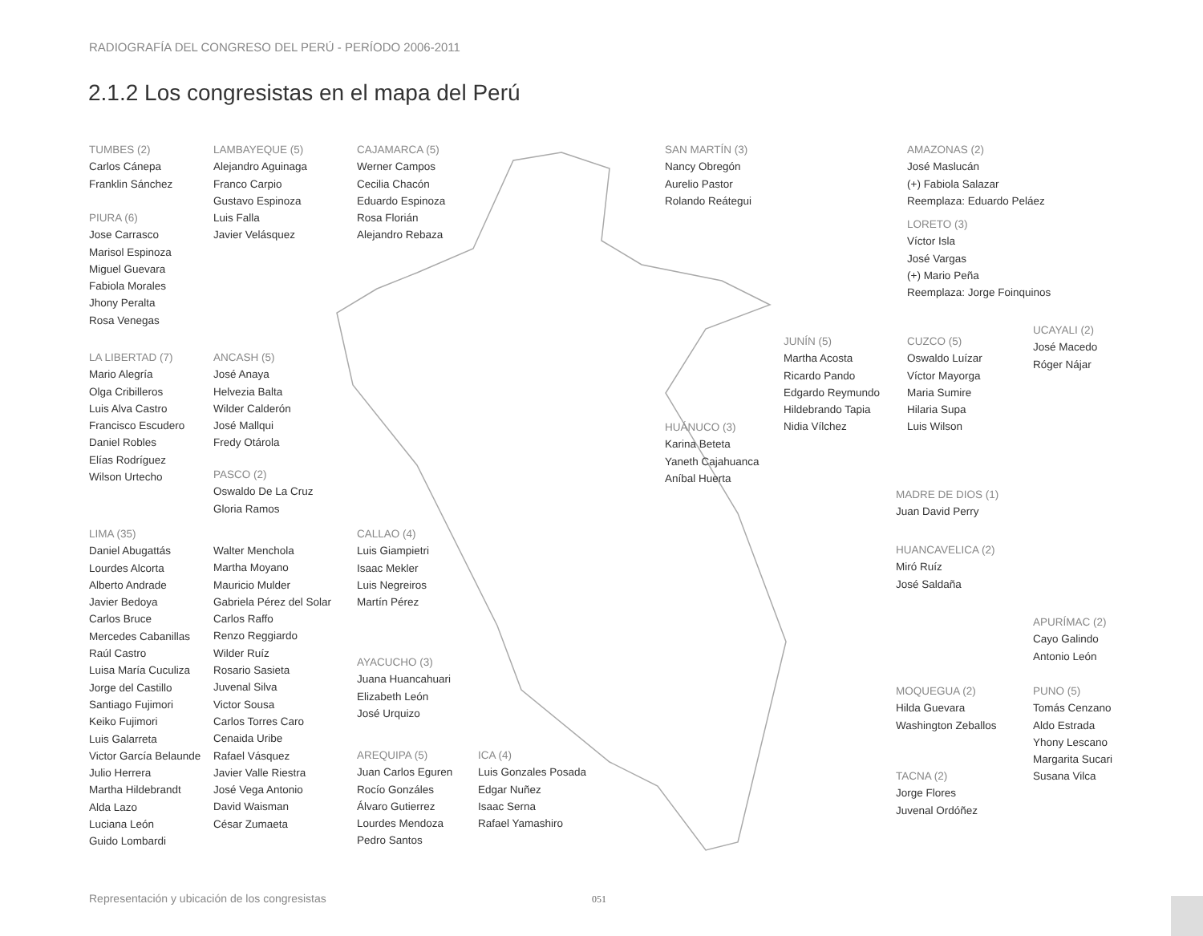RADIOGRAFÍA DEL CONGRESO DEL PERÚ - PERÍODO 2006-2011
2.1.2 Los congresistas en el mapa del Perú
TUMBES (2)
Carlos Cánepa
Franklin Sánchez
PIURA (6)
Jose Carrasco
Marisol Espinoza
Miguel Guevara
Fabiola Morales
Jhony Peralta
Rosa Venegas
LA LIBERTAD (7)
Mario Alegría
Olga Cribilleros
Luis Alva Castro
Francisco Escudero
Daniel Robles
Elías Rodríguez
Wilson Urtecho
LIMA (35)
Daniel Abugattás
Lourdes Alcorta
Alberto Andrade
Javier Bedoya
Carlos Bruce
Mercedes Cabanillas
Raúl Castro
Luisa María Cuculiza
Jorge del Castillo
Santiago Fujimori
Keiko Fujimori
Luis Galarreta
Victor García Belaunde
Julio Herrera
Martha Hildebrandt
Alda Lazo
Luciana León
Guido Lombardi
Walter Menchola
Martha Moyano
Mauricio Mulder
Gabriela Pérez del Solar
Carlos Raffo
Renzo Reggiardo
Wilder Ruíz
Rosario Sasieta
Juvenal Silva
Victor Sousa
Carlos Torres Caro
Cenaida Uribe
Rafael Vásquez
Javier Valle Riestra
José Vega Antonio
David Waisman
César Zumaeta
LAMBAYEQUE (5)
Alejandro Aguinaga
Franco Carpio
Gustavo Espinoza
Luis Falla
Javier Velásquez
ANCASH (5)
José Anaya
Helvezia Balta
Wilder Calderón
José Mallqui
Fredy Otárola
PASCO (2)
Oswaldo De La Cruz
Gloria Ramos
CAJAMARCA (5)
Werner Campos
Cecilia Chacón
Eduardo Espinoza
Rosa Florián
Alejandro Rebaza
CALLAO (4)
Luis Giampietri
Isaac Mekler
Luis Negreiros
Martín Pérez
AYACUCHO (3)
Juana Huancahuari
Elizabeth León
José Urquizo
AREQUIPA (5)
Juan Carlos Eguren
Rocío Gonzáles
Álvaro Gutierrez
Lourdes Mendoza
Pedro Santos
ICA (4)
Luis Gonzales Posada
Edgar Nuñez
Isaac Serna
Rafael Yamashiro
SAN MARTÍN (3)
Nancy Obregón
Aurelio Pastor
Rolando Reátegui
HUÁNUCO (3)
Karina Beteta
Yaneth Cajahuanca
Aníbal Huerta
JUNÍN (5)
Martha Acosta
Ricardo Pando
Edgardo Reymundo
Hildebrando Tapia
Nidia Vílchez
AMAZONAS (2)
José Maslucán
(+) Fabiola Salazar
Reemplaza: Eduardo Peláez
LORETO (3)
Víctor Isla
José Vargas
(+) Mario Peña
Reemplaza: Jorge Foinquinos
CUZCO (5)
Oswaldo Luízar
Víctor Mayorga
Maria Sumire
Hilaria Supa
Luis Wilson
UCAYALI (2)
José Macedo
Róger Nájar
MADRE DE DIOS (1)
Juan David Perry
HUANCAVELICA (2)
Miró Ruíz
José Saldaña
APURÍMAC (2)
Cayo Galindo
Antonio León
MOQUEGUA (2)
Hilda Guevara
Washington Zeballos
TACNA (2)
Jorge Flores
Juvenal Ordóñez
PUNO (5)
Tomás Cenzano
Aldo Estrada
Yhony Lescano
Margarita Sucari
Susana Vilca
Representación y ubicación de los congresistas
051